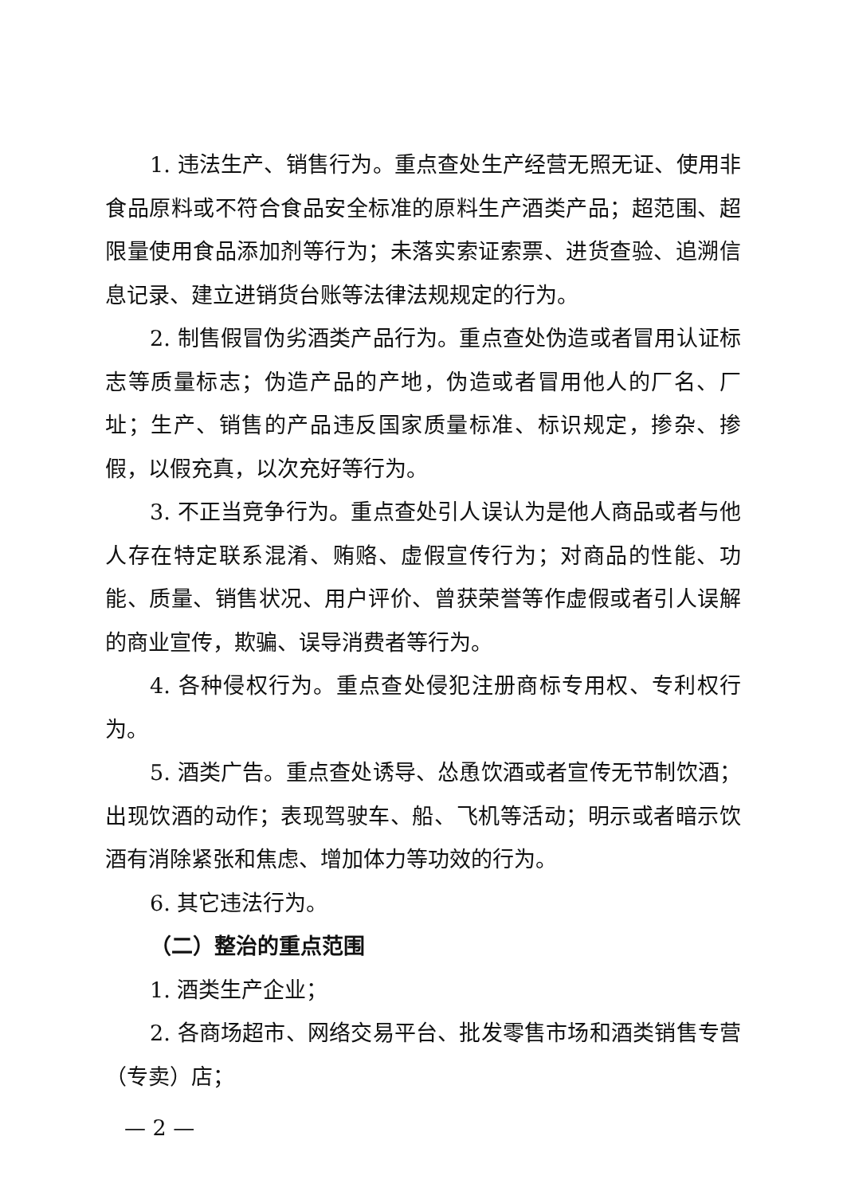1. 违法生产、销售行为。重点查处生产经营无照无证、使用非食品原料或不符合食品安全标准的原料生产酒类产品；超范围、超限量使用食品添加剂等行为；未落实索证索票、进货查验、追溯信息记录、建立进销货台账等法律法规规定的行为。
2. 制售假冒伪劣酒类产品行为。重点查处伪造或者冒用认证标志等质量标志；伪造产品的产地，伪造或者冒用他人的厂名、厂址；生产、销售的产品违反国家质量标准、标识规定，掺杂、掺假，以假充真，以次充好等行为。
3. 不正当竞争行为。重点查处引人误认为是他人商品或者与他人存在特定联系混淆、贿赂、虚假宣传行为；对商品的性能、功能、质量、销售状况、用户评价、曾获荣誉等作虚假或者引人误解的商业宣传，欺骗、误导消费者等行为。
4. 各种侵权行为。重点查处侵犯注册商标专用权、专利权行为。
5. 酒类广告。重点查处诱导、怂恿饮酒或者宣传无节制饮酒；出现饮酒的动作；表现驾驶车、船、飞机等活动；明示或者暗示饮酒有消除紧张和焦虑、增加体力等功效的行为。
6. 其它违法行为。
（二）整治的重点范围
1. 酒类生产企业；
2. 各商场超市、网络交易平台、批发零售市场和酒类销售专营（专卖）店；
— 2 —